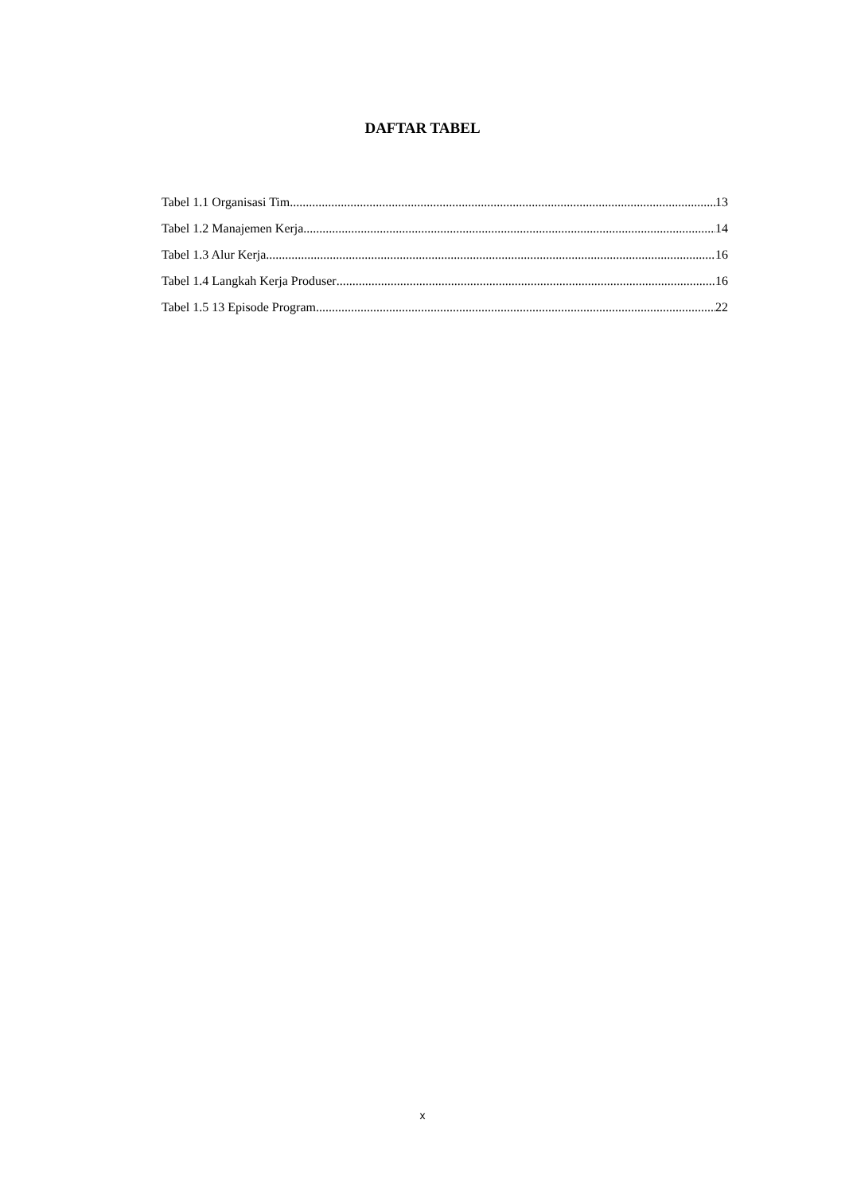DAFTAR TABEL
Tabel 1.1 Organisasi Tim 13
Tabel 1.2 Manajemen Kerja 14
Tabel 1.3 Alur Kerja 16
Tabel 1.4 Langkah Kerja Produser 16
Tabel 1.5 13 Episode Program 22
x